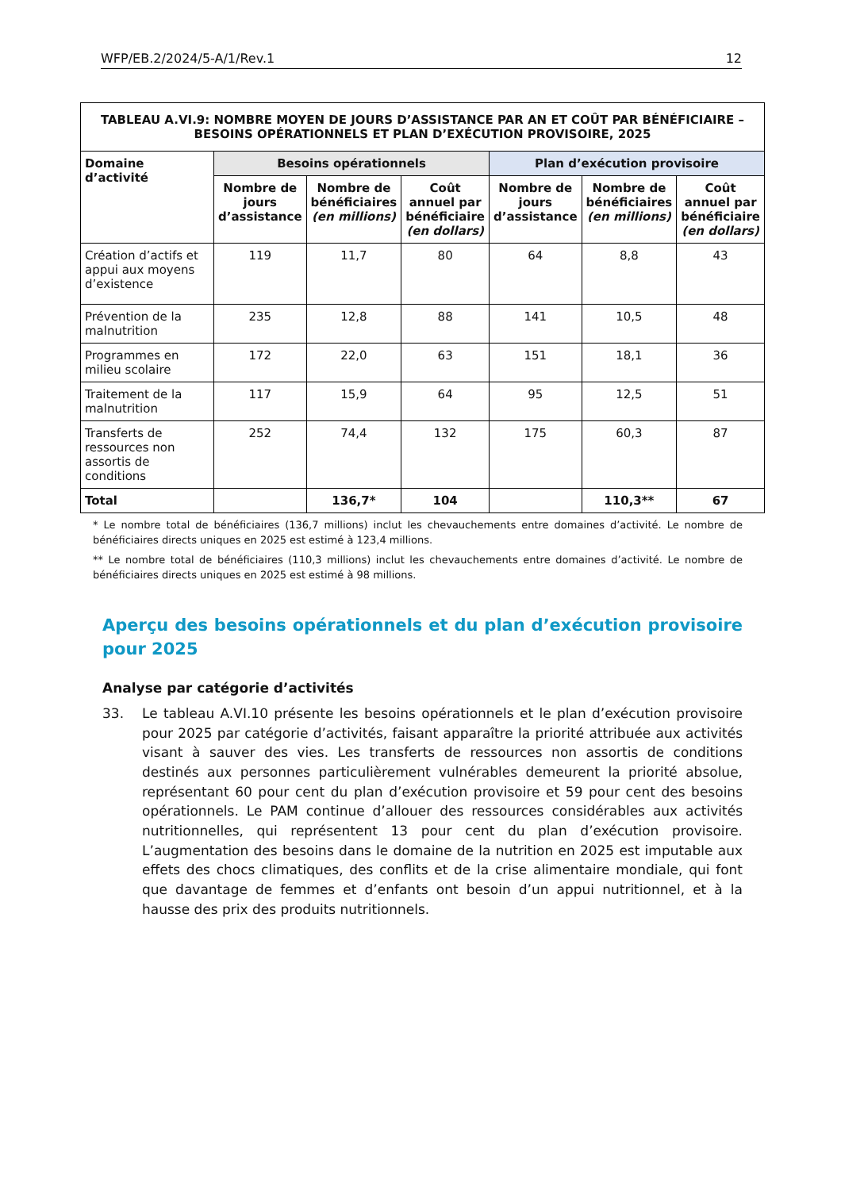WFP/EB.2/2024/5-A/1/Rev.1 12
| TABLEAU A.VI.9: NOMBRE MOYEN DE JOURS D’ASSISTANCE PAR AN ET COÛT PAR BÉNÉFICIAIRE – BESOINS OPÉRATIONNELS ET PLAN D’EXÉCUTION PROVISOIRE, 2025 | | | | | | |
| Domaine d’activité | Besoins opérationnels | | | Plan d’exécution provisoire | | |
| | Nombre de jours d’assistance | Nombre de bénéficiaires (en millions) | Coût annuel par bénéficiaire (en dollars) | Nombre de jours d’assistance | Nombre de bénéficiaires (en millions) | Coût annuel par bénéficiaire (en dollars) |
| Création d’actifs et appui aux moyens d’existence | 119 | 11,7 | 80 | 64 | 8,8 | 43 |
| Prévention de la malnutrition | 235 | 12,8 | 88 | 141 | 10,5 | 48 |
| Programmes en milieu scolaire | 172 | 22,0 | 63 | 151 | 18,1 | 36 |
| Traitement de la malnutrition | 117 | 15,9 | 64 | 95 | 12,5 | 51 |
| Transferts de ressources non assortis de conditions | 252 | 74,4 | 132 | 175 | 60,3 | 87 |
| Total | | 136,7* | 104 | | 110,3** | 67 |
* Le nombre total de bénéficiaires (136,7 millions) inclut les chevauchements entre domaines d’activité. Le nombre de bénéficiaires directs uniques en 2025 est estimé à 123,4 millions.
** Le nombre total de bénéficiaires (110,3 millions) inclut les chevauchements entre domaines d’activité. Le nombre de bénéficiaires directs uniques en 2025 est estimé à 98 millions.
Aperçu des besoins opérationnels et du plan d’exécution provisoire pour 2025
Analyse par catégorie d’activités
33. Le tableau A.VI.10 présente les besoins opérationnels et le plan d’exécution provisoire pour 2025 par catégorie d’activités, faisant apparaître la priorité attribuée aux activités visant à sauver des vies. Les transferts de ressources non assortis de conditions destinés aux personnes particulièrement vulnérables demeurent la priorité absolue, représentant 60 pour cent du plan d’exécution provisoire et 59 pour cent des besoins opérationnels. Le PAM continue d’allouer des ressources considérables aux activités nutritionnelles, qui représentent 13 pour cent du plan d’exécution provisoire. L’augmentation des besoins dans le domaine de la nutrition en 2025 est imputable aux effets des chocs climatiques, des conflits et de la crise alimentaire mondiale, qui font que davantage de femmes et d’enfants ont besoin d’un appui nutritionnel, et à la hausse des prix des produits nutritionnels.